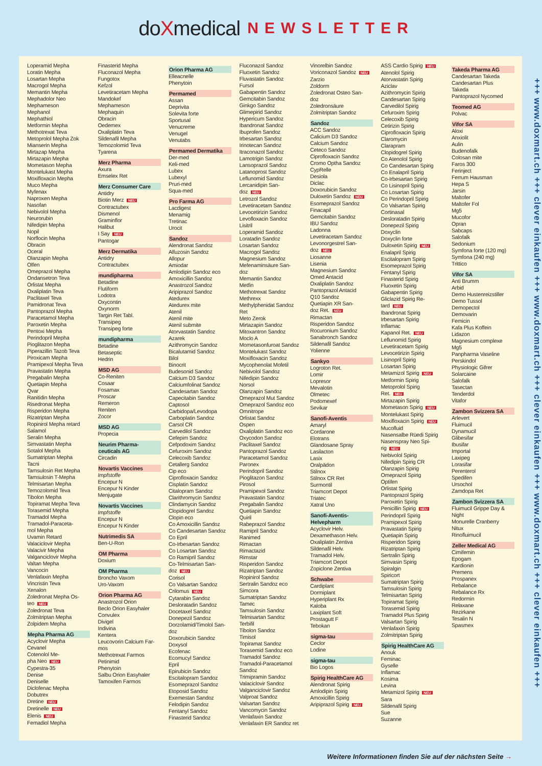doXmedical NEWSLETTER
Loperamid Mepha
Loratin Mepha
Losartan Mepha
Macrogol Mepha
Memantin Mepha
Mephadolor Neo
Mephameson
Mephanol
Mephathiol
Metformin Mepha
Methotrexat Teva
Metoprolol Mepha Zok
Mianserin Mepha
Mirtazap Mepha
Mirtazapin Mepha
Mometason Mepha
Montelukast Mepha
Moxifloxacin Mepha
Muco Mepha
Myfenax
Naproxen Mepha
Nasofan
Nebivolol Mepha
Neurorubin
Nifedipin Mepha
Nopil
Norflocin Mepha
Obracin
Oceral
Olanzapin Mepha
Olfen
Omeprazol Mepha
Ondansetron Teva
Orlistat Mepha
Oxaliplatin Teva
Paclitaxel Teva
Pamidronat Teva
Pantoprazol Mepha
Paracetamol Mepha
Paroxetin Mepha
Pentoxi Mepha
Perindopril Mepha
Pioglitazon Mepha
Piperazillin Tazob Teva
Piroxicam Mepha
Pramipexol Mepha Teva
Pravastatin Mepha
Pregabalin Mepha
Quetiapin Mepha
Qvar
Ranitidin Mepha
Risedronat Mepha
Risperidon Mepha
Rizatriptan Mepha
Ropinirol Mepha retard
Salamol
Seralin Mepha
Simvastatin Mepha
Sotalol Mepha
Sumatriptan Mepha
Tacni
Tamsulosin Ret Mepha
Tamsulosin T-Mepha
Telmisartan Mepha
Temozolomid Teva
Tibolon Mepha
Topiramat Mepha Teva
Torasemid Mepha
Tramadol Mepha
Tramadol-Paraceta-
mol Mepha
Uvamin Retard
Valaciclovir Mepha
Valacivir Mepha
Valganciclovir Mepha
Valtan Mepha
Vancocin
Venlafaxin Mepha
Vincristin Teva
Xenalon
Zoledronat Mepha Os-
teo NEU
Zoledronat Teva
Zolmitriptan Mepha
Zolpidem Mepha
Mepha Pharma AG
Acyclovir Mepha
Cevanel
Cotenolol Me-
pha Neo NEU
Cypestra-35
Denise
Deniselle
Diclofenac Mepha
Dobutrex
Dretine NEU
Dretinelle NEU
Elenis NEU
Femadiol Mepha
Finasterid Mepha
Fluconazol Mepha
Fungotox
Kefzol
Levetiracetam Mepha
Mandokef
Mephameson
Mephaquin
Obracin
Oedemex
Oxaliplatin Teva
Sildenafil Mepha
Temozolomid Teva
Tyarena
Merz Pharma
Axura
Emselex Ret
Merz Consumer Care
Antidry
Biotin Merz NEU
Contractubex
Dismenol
Graminflor
Halibut
I Say NEU
Pantogar
Merz Dermatika
Antidry
Contractubex
mundipharma
Betadine
Flutiform
Lodotra
Oxycontin
Oxynorm
Targin Ret Tabl.
Transipeg
Transipeg forte
mundipharma
Betadine
Betaseptic
Hedrin
MSD AG
Co-Reniten
Cosaar
Fosamax
Proscar
Remeron
Reniten
Zocor
MSD AG
Propecia
Neurim Pharma-
ceuticals AG
Circadin
Novartis Vaccines
Impfstoffe
Encepur N
Encepur N Kinder
Menjugate
Novartis Vaccines
Impfstoffe
Encepur N
Encepur N Kinder
Nutrimedis SA
Ben-U-Ron
OM Pharma
Doxium
OM Pharma
Broncho Vaxom
Uro-Vaxom
Orion Pharma AG
Anastrozol Orion
Beclo Orion Easyhaler
Convulex
Divigel
Indivina
Kentera
Leucovorin Calcium Far-
mos
Methotrexat Farmos
Petinimid
Phenytoin
Salbu Orion Easyhaler
Tamoxifen Farmos
Orion Pharma AG
Elleacnelle
Phenytoin
Permamed
Assan
Deprivita
Solevita forte
Sportusal
Venucreme
Venugel
Venutabs
Permamed Dermatika
Der-med
Keli-med
Lubex
Lubexyl
Pruri-med
Squa-med
Pro Farma AG
Lacdigest
Menamig
Tretinac
Urocit
Sandoz
Alendronat Sandoz
Alfuzosin Sandoz
Allopur
Amiodar
Amlodipin Sandoz eco
Amoxicillin Sandoz
Anastrozol Sandoz
Aripiprazol Sandoz
Atedurex
Atedurex mite
Atenil
Atenil mite
Atenil submite
Atorvastatin Sandoz
Azarek
Azithromycin Sandoz
Bicalutamid Sandoz
Bilol
Binocrit
Budesonid Sandoz
Calcium D3 Sandoz
Calciumfolinat Sandoz
Candesartan Sandoz
Capecitabin Sandoz
Captosol
Carbidopa/Levodopa
Carboplatin Sandoz
Carsol CR
Carvedilol Sandoz
Cefepim Sandoz
Cefpodoxim Sandoz
Cefuroxim Sandoz
Celecoxib Sandoz
Cetallerg Sandoz
Cip eco
Ciprofloxacin Sandoz
Cisplatin Sandoz
Citalopram Sandoz
Clarithromycin Sandoz
Clindamycin Sandoz
Clopidogrel Sandoz
Clopin eco
Co Amoxicillin Sandoz
Co Candesartan Sandoz
Co Epril
Co-Irbesartan Sandoz
Co Losartan Sandoz
Co Ramipril Sandoz
Co-Telmisartan San-
doz NEU
Corisol
Co Valsartan Sandoz
Crilomus NEU
Cytarabin Sandoz
Desloratadin Sandoz
Docetaxel Sandoz
Donepezil Sandoz
Dorzolamid/Timolol San-
doz
Doxorubicin Sandoz
Doxysol
Ecofenac
Ecomucyl Sandoz
Epril
Epirubicin Sandoz
Escitalopram Sandoz
Esomeprazol Sandoz
Etoposid Sandoz
Exemestan Sandoz
Felodipin Sandoz
Fentanyl Sandoz
Finasterid Sandoz
Fluconazol Sandoz
Fluoxetin Sandoz
Fluvastatin Sandoz
Fursol
Gabapentin Sandoz
Gemcitabin Sandoz
Ginkgo Sandoz
Glimepirid Sandoz
Hypericum Sandoz
Ibandronat Sandoz
Ibuprofen Sandoz
Irbesartan Sandoz
Irinotecan Sandoz
Itraconazol Sandoz
Lamotrigin Sandoz
Lansoprazol Sandoz
Latanoprost Sandoz
Leflunomid Sandoz
Lercanidipin San-
doz NEU
Letrozol Sandoz
Levetiracetam Sandoz
Levocetirizin Sandoz
Levofloxacin Sandoz
Lisitril
Loperamid Sandoz
Loratadin Sandoz
Losartan Sandoz
Macrogol Sandoz
Magnesium Sandoz
Mefenaminsäure San-
doz
Memantin Sandoz
Metfin
Methotrexat Sandoz
Methrexx
Methylphenidat Sandoz
Ret
Meto Zerok
Mirtazapin Sandoz
Mitoxantron Sandoz
Moclo A
Mometasonfuroat Sandoz
Montelukast Sandoz
Moxifloxacin Sandoz
Mycophenolat Mofetil
Nebivolol Sandoz
Nifedipin Sandoz
Norsol
Olanzapin Sandoz
Omeprazol Mut Sandoz
Omeprazol Sandoz eco
Omnitrope
Orlistat Sandoz
Ospen
Oxaliplatin Sandoz eco
Oxycodon Sandoz
Paclitaxel Sandoz
Pantoprazol Sandoz
Paracetamol Sandoz
Paronex
Perindopril Sandoz
Pioglitazon Sandoz
Pirosol
Pramipexol Sandoz
Pravastatin Sandoz
Pregabalin Sandoz
Quetiapin Sandoz
Quiril
Rabeprazol Sandoz
Ramipril Sandoz
Ranimed
Rimactan
Rimactazid
Rimstar
Risperidon Sandoz
Rizatriptan Sandoz
Ropinirol Sandoz
Sertralin Sandoz eco
Simcora
Sumatriptan Sandoz
Tamec
Tamsulosin Sandoz
Telmisartan Sandoz
Terbifil
Tibolon Sandoz
Timisol
Topiramat Sandoz
Torasemid Sandoz eco
Tramadol Sandoz
Tramadol-Paracetamol
Sandoz
Trimipramin Sandoz
Valaciclovir Sandoz
Valganciclovir Sandoz
Valproat Sandoz
Valsartan Sandoz
Vancomycin Sandoz
Venlafaxin Sandoz
Venlafaxin ER Sandoz ret
Vinorelbin Sandoz
Voriconazol Sandoz NEU
Zarzio
Zoldorm
Zoledronat Osteo San-
doz
Zoledronsäure
Zolmitriptan Sandoz
Sandoz
ACC Sandoz
Calicium D3 Sandoz
Calcium Sandoz
Ceteco Sandoz
Ciprofloxacin Sandoz
Cromo Optha Sandoz
CypRelle
Desiola
Diclac
Doxorubicin Sandoz
Duloxetin Sandoz NEU
Esomeprazol Sandoz
Finacapil
Gemcitabin Sandoz
IBU Sandoz
Ladonna
Levetiracetam Sandoz
Levonorgestrel San-
doz NEU
Liosanne
Lisenia
Magnesium Sandoz
Omed Antacid
Oxaliplatin Sandoz
Pantoprazol Antacid
Q10 Sandoz
Quetiapin XR San-
doz Ret. NEU
Rimactan
Risperidon Sandoz
Rocuronium Sandoz
Sanabronch Sandoz
Sildenafil Sandoz
Yolienne
Sankyo
Logroton Ret.
Lomir
Lopresor
Mevalotin
Olmetec
Podomexef
Sevikar
Sanofi-Aventis
Amaryl
Cordarone
Elotrans
Glandosane Spray
Lasilacton
Lasix
Oralpädon
Stilnox
Stilnox CR Ret
Surmontil
Triamcort Depot
Triatec
Xatral Uno
Sanofi-Aventis-
Helvepharm
Acyclovir Helv.
Dexamethason Helv.
Oxaliplatin Zentiva
Sildenafil Helv.
Tramadol Helv.
Triamcort Depot
Zopiclone Zentiva
Schwabe
Cardiplant
Dormiplant
Hyperiplant Rx
Kaloba
Laxiplant Soft
Prostagutt F
Tebokan
sigma-tau
Ceclor
Lodine
sigma-tau
Bio Logos
Spirig HealthCare AG
Alendronat Spirig
Amlodipin Spirig
Amoxicillin Spirig
Aripiprazol Spirig NEU
ASS Cardio Spirig NEU
Atenolol Spirig
Atorvastatin Spirig
Aziclav
Azithromycin Spirig
Candesartan Spirig
Carvedilol Spirig
Cefuroxim Spirig
Celecoxib Spirig
Cetirizin Spirig
Ciprofloxacin Spirig
Claromycin
Clarapram
Clopidogrel Spirig
Co Atenolol Spirig
Co Candesartan Spirig
Co Enalapril Spirig
Co-Irbesartan Spirig
Co Lisinopril Spirig
Co Losartan Spirig
Co Perindopril Spirig
Co Valsartan Spirig
Cortinasal
Desloratadin Spirig
Donepezil Spirig
Doxyclin
Doxyclin forte
Duloxetin Spirig NEU
Enalapril Spirig
Escitalopram Spirig
Esomeprazol Spirig
Fentanyl Spirig
Finasterid Spirig
Fluoxetin Spirig
Gabapentin Spirig
Gliclazid Spirig Re-
tard NEU
Ibandronat Spirig
Irbesartan Spirig
Inflamac
Kapanol Ret. NEU
Leflunomid Spirig
Levetiracetam Spirig
Levocetirizin Spirig
Lisinopril Spirig
Losartan Spirig
Metamizol Spirig NEU
Metformin Spirig
Metoprolol Spirig
Ret. NEU
Mirtazapin Spirig
Mometason Spirig NEU
Montelukast Spirig
Moxifloxacin Spirig NEU
Mucofluid
Nasensalbe Rüedi Spirig
Nasenspray Neo Spi-
rig NEU
Nebivolol Spirig
Nifedipin Spirig CR
Olanzapin Spirig
Omeprazol Spirig
Optifen
Orlistat Spirig
Pantoprazol Spirig
Paroxetin Spirig
Penicillin Spirig NEU
Perindopril Spirig
Pramipexol Spirig
Pravastatin Spirig
Quetiapin Spirig
Risperidon Spirig
Rizatriptan Spirig
Sertralin Spirig
Simvasin Spirig
Spiralgin
Spiricort
Sumatriptan Spirig
Tamsulosin Spirig
Telmisartan Spirig
Topiramat Spirig
Torasemid Spirig
Tramadol Plus Spirig
Valsartan Spirig
Venlafaxin Spirig
Zolmitriptan Spirig
Spirig HealthCare AG
Anouk
Feminac
Gyselle
Inflamac
Kosima
Levina
Metamizol Spirig NEU
Sara
Sildenafil Spirig
Sue
Suzanne
Takeda Pharma AG
Candesartan Takeda
Candesartan Plus
Takeda
Pantoprazol Nycomed
Teomed AG
Polvac
Vifor SA
Aloxi
Anxiolit
Aulin
Budenofalk
Colosan mite
Faros 300
Ferinject
Ferrum Hausman
Hepa S
Jarsin
Maltofer
Maltofer Fol
Mg5
Mucofor
Opran
Sabcaps
Salofalk
Sedonium
Symfona forte (120 mg)
Symfona (240 mg)
Trittico
Vifor SA
Anti Brumm
Arbid
Demo Hustenreizstiller
Demo Tussol
Demopectol
Demovarin
Femicin
Kafa Plus Koffein
Lidazon
Magnesium complexe
Mg5
Panpharma Vaseline
Perskindol
Physiologic Gifrer
Solarcaine
Salofalk
Tasectan
Tenderdol
Vitafor
Zambon Svizzera SA
Arlevert
Fluimucil
Dynamucil
Glibesifar
Ibusifar
Importal
Laxipeg
Lorasifar
Perenterol
Spedifen
Ursochol
Zamdopa Ret
Zambon Svizzera SA
Fluimucil Grippe Day &
Night
Monurelle Cranberry
Nitux
Rinofluimucil
Zeller Medical AG
Cimifemin
Epogam
Kardionin
Premens
Prospanex
Rebalance
Rebalance Rx
Redormin
Relaxane
Rezirkane
Tesalin N
Spasmex
Weitere Informationen finden Sie auf der nächsten Seite →
+++ www.doxmart.ch +++ clever einkaufen +++ www.doxmart.ch +++ clever einkaufen +++ www.doxmart.ch +++ clever einkaufen +++